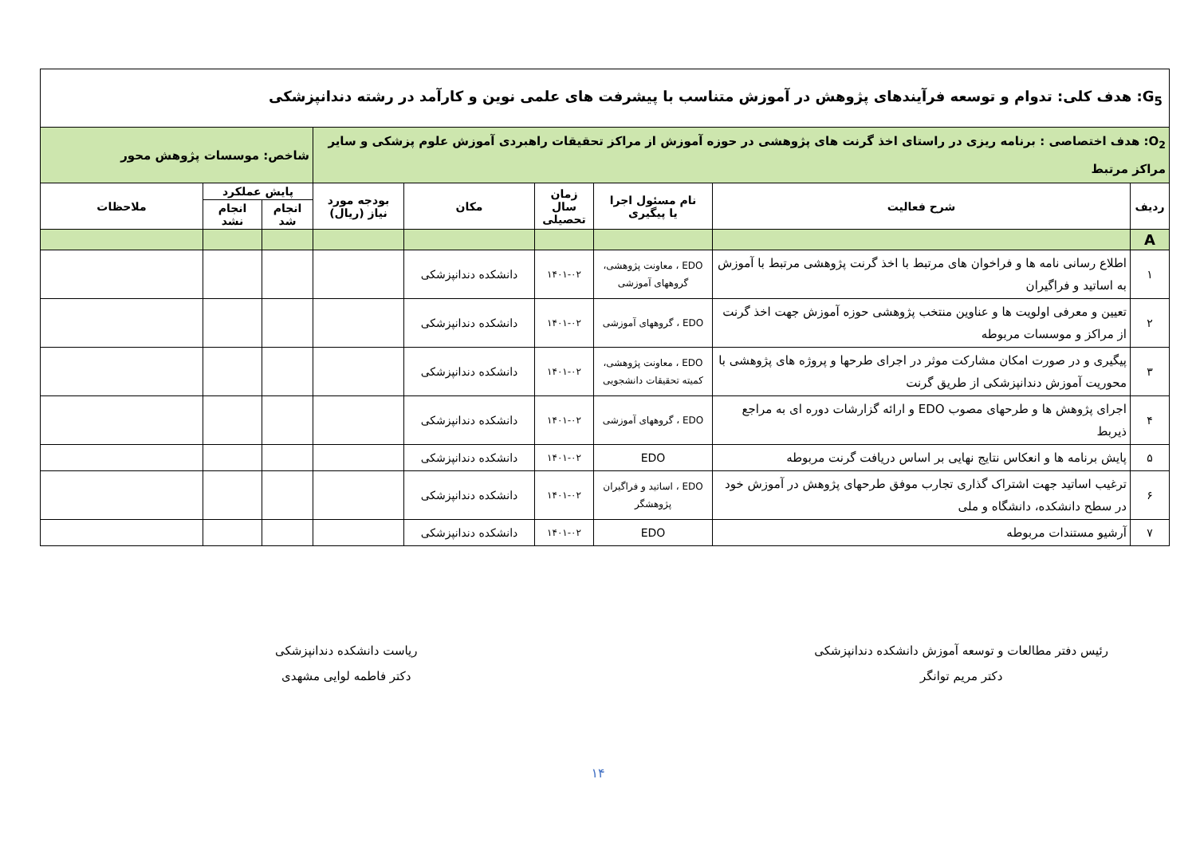| G<sub>5</sub>: هدف کلی: تدوام و توسعه فرآیندهای پژوهش در آموزش متناسب با پیشرفت های علمی نوین و کارآمد در رشته دندانپزشکی | | | | | | | | |
| O<sub>2</sub>: هدف اختصاصی : برنامه ریزی در راستای اخذ گرنت های پژوهشی در حوزه آموزش از مراکز تحقیقات راهبردی آموزش علوم پزشکی و سایر مراکز مرتبط | | | | | | شاخص: موسسات پژوهش محور | | |
| ردیف | شرح فعالیت | نام مسئول اجرا یا پیگیری | زمان سال تحصیلی | مکان | بودجه مورد نیاز (ریال) | پایش عملکرد | | ملاحظات |
| | | | | | | انجام شد | انجام نشد | |
| A | | | | | | | | |
| ۱ | اطلاع رسانی نامه ها و فراخوان های مرتبط با اخذ گرنت پژوهشی مرتبط با آموزش به اساتید و فراگیران | EDO ، معاونت پژوهشی، گروههای آموزشی | ۱۴۰۱-۰۲ | دانشکده دندانپزشکی | | | | |
| ۲ | تعیین و معرفی اولویت ها و عناوین منتخب پژوهشی حوزه آموزش جهت اخذ گرنت از مراکز و موسسات مربوطه | EDO ، گروههای آموزشی | ۱۴۰۱-۰۲ | دانشکده دندانپزشکی | | | | |
| ۳ | پیگیری و در صورت امکان مشارکت موثر در اجرای طرحها و پروژه های پژوهشی با محوریت آموزش دندانپزشکی از طریق گرنت | EDO ، معاونت پژوهشی، کمیته تحقیقات دانشجویی | ۱۴۰۱-۰۲ | دانشکده دندانپزشکی | | | | |
| ۴ | اجرای پژوهش ها و طرحهای مصوب EDO و ارائه گزارشات دوره ای به مراجع ذیربط | EDO ، گروههای آموزشی | ۱۴۰۱-۰۲ | دانشکده دندانپزشکی | | | | |
| ۵ | پایش برنامه ها و انعکاس نتایج نهایی بر اساس دریافت گرنت مربوطه | EDO | ۱۴۰۱-۰۲ | دانشکده دندانپزشکی | | | | |
| ۶ | ترغیب اساتید جهت اشتراک گذاری تجارب موفق طرحهای پژوهش در آموزش خود در سطح دانشکده، دانشگاه و ملی | EDO ، اساتید و فراگیران پژوهشگر | ۱۴۰۱-۰۲ | دانشکده دندانپزشکی | | | | |
| ۷ | آرشیو مستندات مربوطه | EDO | ۱۴۰۱-۰۲ | دانشکده دندانپزشکی | | | | |
رئیس دفتر مطالعات و توسعه آموزش دانشکده دندانپزشکی
دکتر مریم توانگر
ریاست دانشکده دندانپزشکی
دکتر فاطمه لوایی مشهدی
۱۴